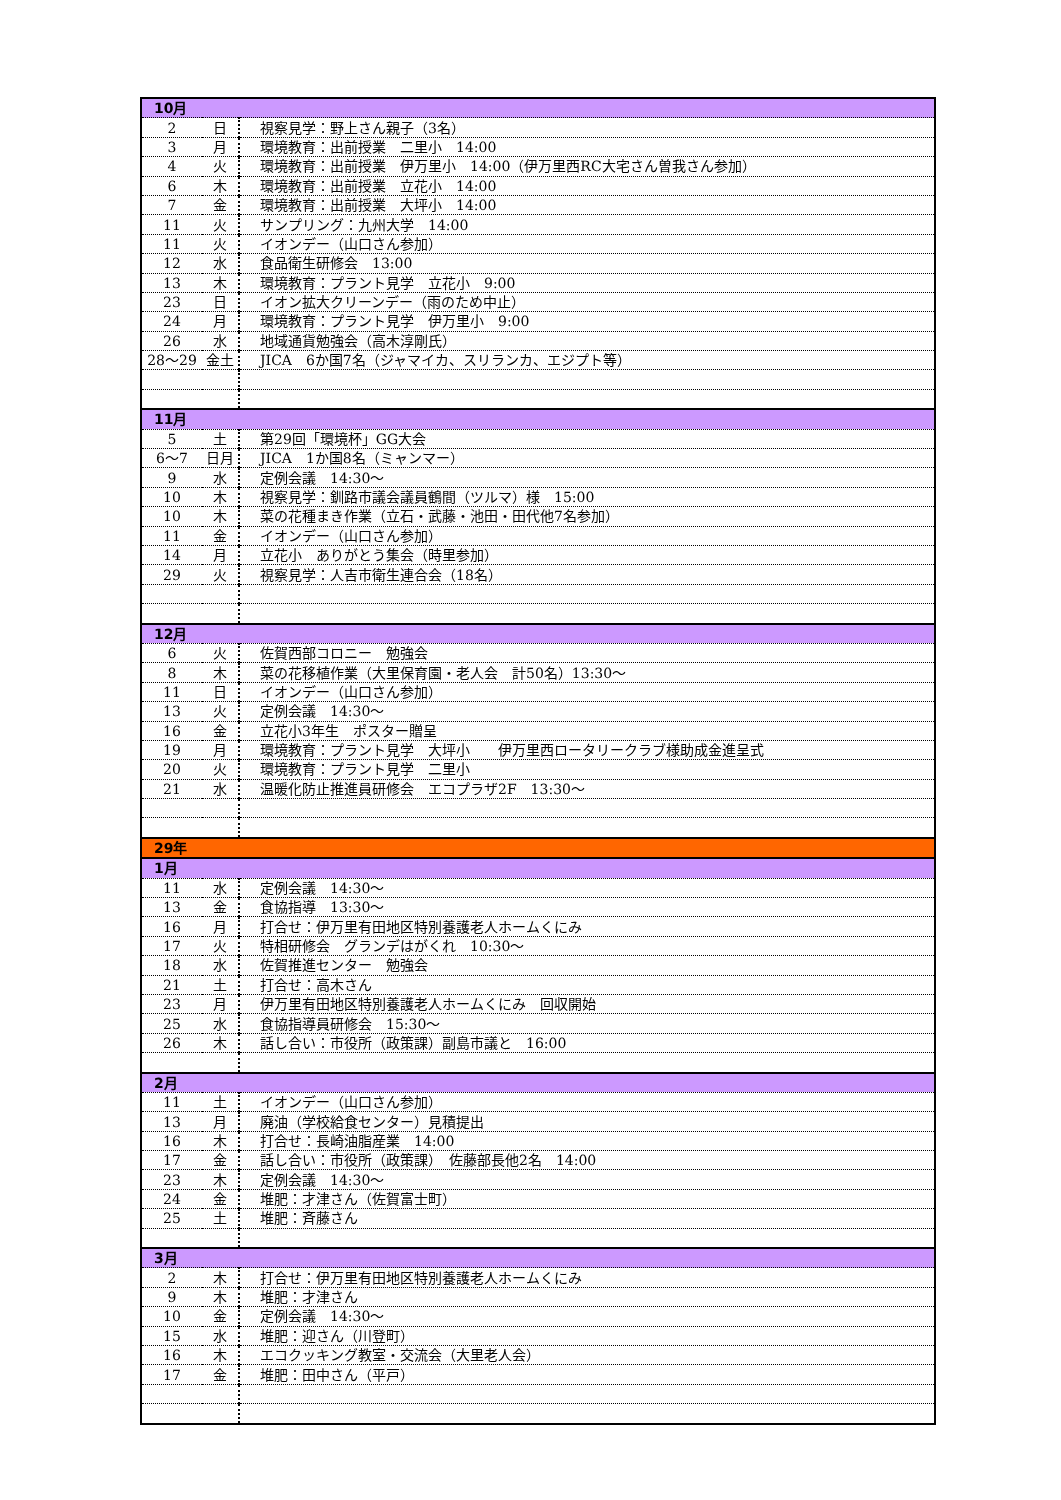| 10月 | | |
| 2 | 日 | 視察見学：野上さん親子（3名） |
| 3 | 月 | 環境教育：出前授業 二里小 14:00 |
| 4 | 火 | 環境教育：出前授業 伊万里小 14:00（伊万里西RC大宅さん曽我さん参加） |
| 6 | 木 | 環境教育：出前授業 立花小 14:00 |
| 7 | 金 | 環境教育：出前授業 大坪小 14:00 |
| 11 | 火 | サンプリング：九州大学 14:00 |
| 11 | 火 | イオンデー（山口さん参加） |
| 12 | 水 | 食品衛生研修会 13:00 |
| 13 | 木 | 環境教育：プラント見学 立花小 9:00 |
| 23 | 日 | イオン拡大クリーンデー（雨のため中止） |
| 24 | 月 | 環境教育：プラント見学 伊万里小 9:00 |
| 26 | 水 | 地域通貨勉強会（高木淳剛氏） |
| 28～29 | 金土 | JICA 6か国7名（ジャマイカ、スリランカ、エジプト等） |
| 11月 | | |
| 5 | 土 | 第29回「環境杯」GG大会 |
| 6～7 | 日月 | JICA 1か国8名（ミャンマー） |
| 9 | 水 | 定例会議 14:30～ |
| 10 | 木 | 視察見学：釧路市議会議員鶴間（ツルマ）様 15:00 |
| 10 | 木 | 菜の花種まき作業（立石・武藤・池田・田代他7名参加） |
| 11 | 金 | イオンデー（山口さん参加） |
| 14 | 月 | 立花小 ありがとう集会（時里参加） |
| 29 | 火 | 視察見学：人吉市衛生連合会（18名） |
| 12月 | | |
| 6 | 火 | 佐賀西部コロニー 勉強会 |
| 8 | 木 | 菜の花移植作業（大里保育園・老人会 計50名）13:30～ |
| 11 | 日 | イオンデー（山口さん参加） |
| 13 | 火 | 定例会議 14:30～ |
| 16 | 金 | 立花小3年生 ポスター贈呈 |
| 19 | 月 | 環境教育：プラント見学 大坪小 伊万里西ロータリークラブ様助成金進呈式 |
| 20 | 火 | 環境教育：プラント見学 二里小 |
| 21 | 水 | 温暖化防止推進員研修会 エコプラザ2F 13:30～ |
| 29年 | | |
| 1月 | | |
| 11 | 水 | 定例会議 14:30～ |
| 13 | 金 | 食協指導 13:30～ |
| 16 | 月 | 打合せ：伊万里有田地区特別養護老人ホームくにみ |
| 17 | 火 | 特相研修会 グランデはがくれ 10:30～ |
| 18 | 水 | 佐賀推進センター 勉強会 |
| 21 | 土 | 打合せ：高木さん |
| 23 | 月 | 伊万里有田地区特別養護老人ホームくにみ 回収開始 |
| 25 | 水 | 食協指導員研修会 15:30～ |
| 26 | 木 | 話し合い：市役所（政策課）副島市議と 16:00 |
| 2月 | | |
| 11 | 土 | イオンデー（山口さん参加） |
| 13 | 月 | 廃油（学校給食センター）見積提出 |
| 16 | 木 | 打合せ：長崎油脂産業 14:00 |
| 17 | 金 | 話し合い：市役所（政策課） 佐藤部長他2名 14:00 |
| 23 | 木 | 定例会議 14:30～ |
| 24 | 金 | 堆肥：才津さん（佐賀富士町） |
| 25 | 土 | 堆肥：斉藤さん |
| 3月 | | |
| 2 | 木 | 打合せ：伊万里有田地区特別養護老人ホームくにみ |
| 9 | 木 | 堆肥：才津さん |
| 10 | 金 | 定例会議 14:30～ |
| 15 | 水 | 堆肥：迎さん（川登町） |
| 16 | 木 | エコクッキング教室・交流会（大里老人会） |
| 17 | 金 | 堆肥：田中さん（平戸） |